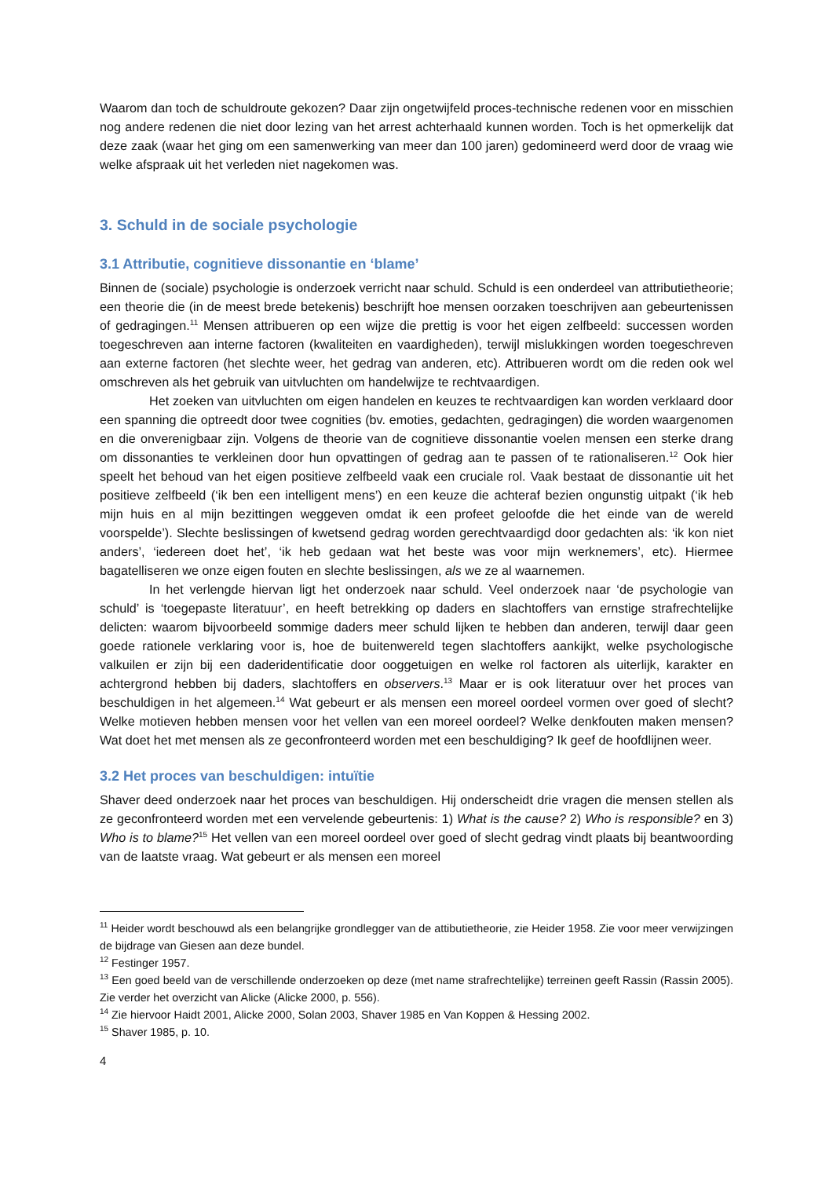Waarom dan toch de schuldroute gekozen? Daar zijn ongetwijfeld proces-technische redenen voor en misschien nog andere redenen die niet door lezing van het arrest achterhaald kunnen worden. Toch is het opmerkelijk dat deze zaak (waar het ging om een samenwerking van meer dan 100 jaren) gedomineerd werd door de vraag wie welke afspraak uit het verleden niet nagekomen was.
3. Schuld in de sociale psychologie
3.1 Attributie, cognitieve dissonantie en ‘blame’
Binnen de (sociale) psychologie is onderzoek verricht naar schuld. Schuld is een onderdeel van attributietheorie; een theorie die (in de meest brede betekenis) beschrijft hoe mensen oorzaken toeschrijven aan gebeurtenissen of gedragingen.<sup>11</sup> Mensen attribueren op een wijze die prettig is voor het eigen zelfbeeld: successen worden toegeschreven aan interne factoren (kwaliteiten en vaardigheden), terwijl mislukkingen worden toegeschreven aan externe factoren (het slechte weer, het gedrag van anderen, etc). Attribueren wordt om die reden ook wel omschreven als het gebruik van uitvluchten om handelwijze te rechtvaardigen.
Het zoeken van uitvluchten om eigen handelen en keuzes te rechtvaardigen kan worden verklaard door een spanning die optreedt door twee cognities (bv. emoties, gedachten, gedragingen) die worden waargenomen en die onverenigbaar zijn. Volgens de theorie van de cognitieve dissonantie voelen mensen een sterke drang om dissonanties te verkleinen door hun opvattingen of gedrag aan te passen of te rationaliseren.<sup>12</sup> Ook hier speelt het behoud van het eigen positieve zelfbeeld vaak een cruciale rol. Vaak bestaat de dissonantie uit het positieve zelfbeeld (‘ik ben een intelligent mens’) en een keuze die achteraf bezien ongunstig uitpakt (‘ik heb mijn huis en al mijn bezittingen weggeven omdat ik een profeet geloofde die het einde van de wereld voorspelde’). Slechte beslissingen of kwetsend gedrag worden gerechtvaardigd door gedachten als: ‘ik kon niet anders’, ‘iedereen doet het’, ‘ik heb gedaan wat het beste was voor mijn werknemers’, etc). Hiermee bagatelliseren we onze eigen fouten en slechte beslissingen, als we ze al waarnemen.
In het verlengde hiervan ligt het onderzoek naar schuld. Veel onderzoek naar ‘de psychologie van schuld’ is ‘toegepaste literatuur’, en heeft betrekking op daders en slachtoffers van ernstige strafrechtelijke delicten: waarom bijvoorbeeld sommige daders meer schuld lijken te hebben dan anderen, terwijl daar geen goede rationele verklaring voor is, hoe de buitenwereld tegen slachtoffers aankijkt, welke psychologische valkuilen er zijn bij een daderidentificatie door ooggetuigen en welke rol factoren als uiterlijk, karakter en achtergrond hebben bij daders, slachtoffers en observers.<sup>13</sup> Maar er is ook literatuur over het proces van beschuldigen in het algemeen.<sup>14</sup> Wat gebeurt er als mensen een moreel oordeel vormen over goed of slecht? Welke motieven hebben mensen voor het vellen van een moreel oordeel? Welke denkfouten maken mensen? Wat doet het met mensen als ze geconfronteerd worden met een beschuldiging? Ik geef de hoofdlijnen weer.
3.2 Het proces van beschuldigen: intuïtie
Shaver deed onderzoek naar het proces van beschuldigen. Hij onderscheidt drie vragen die mensen stellen als ze geconfronteerd worden met een vervelende gebeurtenis: 1) What is the cause? 2) Who is responsible? en 3) Who is to blame?<sup>15</sup> Het vellen van een moreel oordeel over goed of slecht gedrag vindt plaats bij beantwoording van de laatste vraag. Wat gebeurt er als mensen een moreel
<sup>11</sup> Heider wordt beschouwd als een belangrijke grondlegger van de attibutietheorie, zie Heider 1958. Zie voor meer verwijzingen de bijdrage van Giesen aan deze bundel.
<sup>12</sup> Festinger 1957.
<sup>13</sup> Een goed beeld van de verschillende onderzoeken op deze (met name strafrechtelijke) terreinen geeft Rassin (Rassin 2005). Zie verder het overzicht van Alicke (Alicke 2000, p. 556).
<sup>14</sup> Zie hiervoor Haidt 2001, Alicke 2000, Solan 2003, Shaver 1985 en Van Koppen & Hessing 2002.
<sup>15</sup> Shaver 1985, p. 10.
4